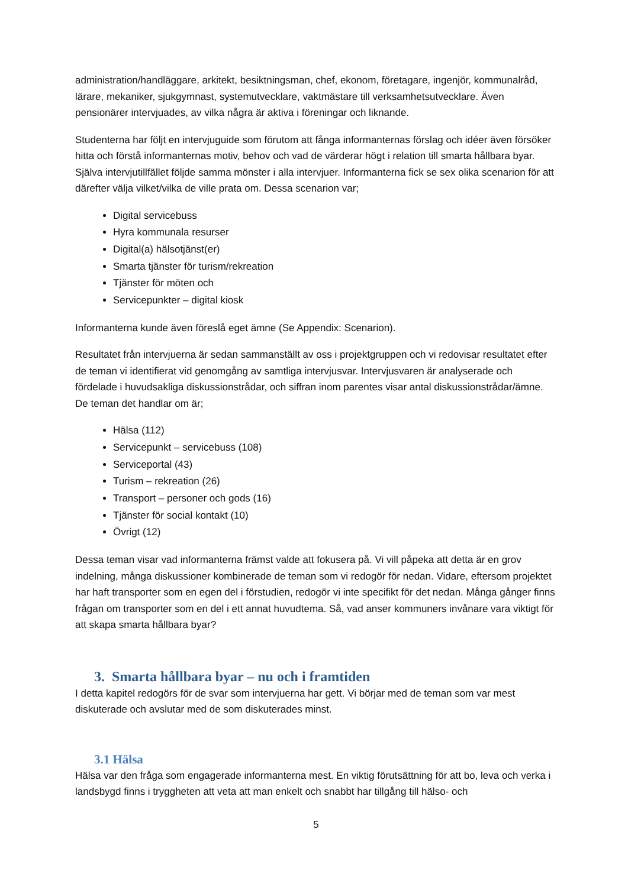administration/handläggare, arkitekt, besiktningsman, chef, ekonom, företagare, ingenjör, kommunalråd, lärare, mekaniker, sjukgymnast, systemutvecklare, vaktmästare till verksamhetsutvecklare. Även pensionärer intervjuades, av vilka några är aktiva i föreningar och liknande.
Studenterna har följt en intervjuguide som förutom att fånga informanternas förslag och idéer även försöker hitta och förstå informanternas motiv, behov och vad de värderar högt i relation till smarta hållbara byar. Själva intervjutillfället följde samma mönster i alla intervjuer. Informanterna fick se sex olika scenarion för att därefter välja vilket/vilka de ville prata om. Dessa scenarion var;
Digital servicebuss
Hyra kommunala resurser
Digital(a) hälsotjänst(er)
Smarta tjänster för turism/rekreation
Tjänster för möten och
Servicepunkter – digital kiosk
Informanterna kunde även föreslå eget ämne (Se Appendix: Scenarion).
Resultatet från intervjuerna är sedan sammanställt av oss i projektgruppen och vi redovisar resultatet efter de teman vi identifierat vid genomgång av samtliga intervjusvar. Intervjusvaren är analyserade och fördelade i huvudsakliga diskussionstrådar, och siffran inom parentes visar antal diskussionstrådar/ämne. De teman det handlar om är;
Hälsa (112)
Servicepunkt – servicebuss (108)
Serviceportal (43)
Turism – rekreation (26)
Transport – personer och gods (16)
Tjänster för social kontakt (10)
Övrigt (12)
Dessa teman visar vad informanterna främst valde att fokusera på. Vi vill påpeka att detta är en grov indelning, många diskussioner kombinerade de teman som vi redogör för nedan. Vidare, eftersom projektet har haft transporter som en egen del i förstudien, redogör vi inte specifikt för det nedan. Många gånger finns frågan om transporter som en del i ett annat huvudtema. Så, vad anser kommuners invånare vara viktigt för att skapa smarta hållbara byar?
3. Smarta hållbara byar – nu och i framtiden
I detta kapitel redogörs för de svar som intervjuerna har gett. Vi börjar med de teman som var mest diskuterade och avslutar med de som diskuterades minst.
3.1 Hälsa
Hälsa var den fråga som engagerade informanterna mest. En viktig förutsättning för att bo, leva och verka i landsbygd finns i tryggheten att veta att man enkelt och snabbt har tillgång till hälso- och
5